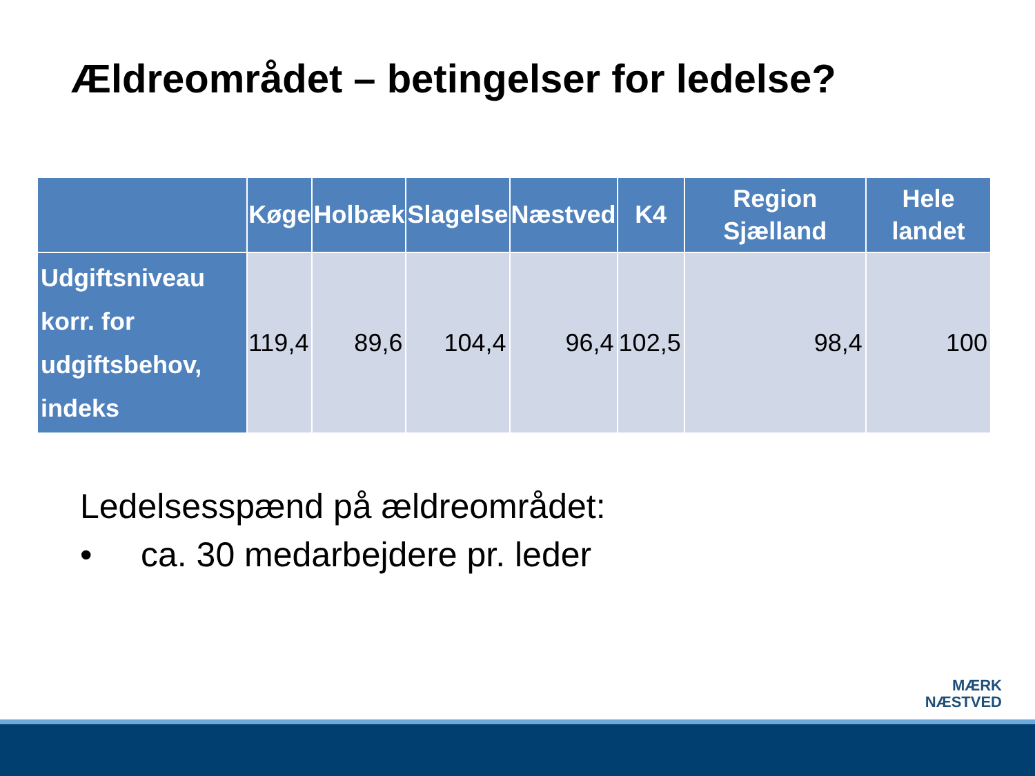Ældreområdet – betingelser for ledelse?
| | Køge | Holbæk | Slagelse | Næstved | K4 | Region Sjælland | Hele landet |
| --- | --- | --- | --- | --- | --- | --- | --- |
| Udgiftsniveau korr. for udgiftsbehov, indeks | 119,4 | 89,6 | 104,4 | 96,4 | 102,5 | 98,4 | 100 |
Ledelsesspænd på ældreområdet:
• ca. 30 medarbejdere pr. leder
MÆRK
NÆSTVED